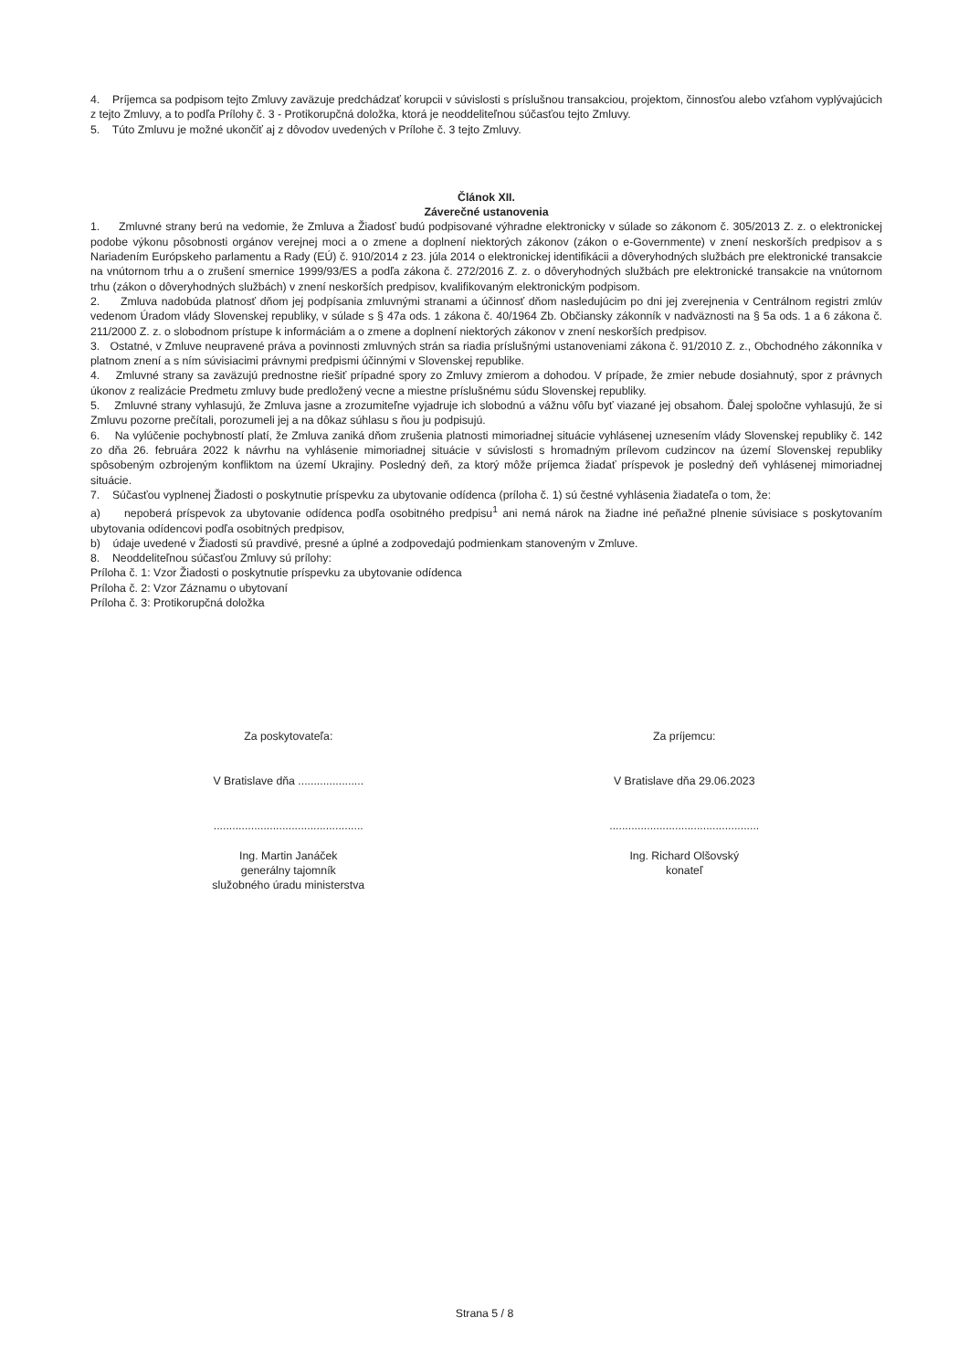4. Príjemca sa podpisom tejto Zmluvy zaväzuje predchádzať korupcii v súvislosti s príslušnou transakciou, projektom, činnosťou alebo vzťahom vyplývajúcich z tejto Zmluvy, a to podľa Prílohy č. 3 - Protikorupčná doložka, ktorá je neoddeliteľnou súčasťou tejto Zmluvy.
5. Túto Zmluvu je možné ukončiť aj z dôvodov uvedených v Prílohe č. 3 tejto Zmluvy.
Článok XII.
Záverečné ustanovenia
1. Zmluvné strany berú na vedomie, že Zmluva a Žiadosť budú podpisované výhradne elektronicky v súlade so zákonom č. 305/2013 Z. z. o elektronickej podobe výkonu pôsobnosti orgánov verejnej moci a o zmene a doplnení niektorých zákonov (zákon o e-Governmente) v znení neskorších predpisov a s Nariadením Európskeho parlamentu a Rady (EÚ) č. 910/2014 z 23. júla 2014 o elektronickej identifikácii a dôveryhodných službách pre elektronické transakcie na vnútornom trhu a o zrušení smernice 1999/93/ES a podľa zákona č. 272/2016 Z. z. o dôveryhodných službách pre elektronické transakcie na vnútornom trhu (zákon o dôveryhodných službách) v znení neskorších predpisov, kvalifikovaným elektronickým podpisom.
2. Zmluva nadobúda platnosť dňom jej podpísania zmluvnými stranami a účinnosť dňom nasledujúcim po dni jej zverejnenia v Centrálnom registri zmlúv vedenom Úradom vlády Slovenskej republiky, v súlade s § 47a ods. 1 zákona č. 40/1964 Zb. Občiansky zákonník v nadväznosti na § 5a ods. 1 a 6 zákona č. 211/2000 Z. z. o slobodnom prístupe k informáciám a o zmene a doplnení niektorých zákonov v znení neskorších predpisov.
3. Ostatné, v Zmluve neupravené práva a povinnosti zmluvných strán sa riadia príslušnými ustanoveniami zákona č. 91/2010 Z. z., Obchodného zákonníka v platnom znení a s ním súvisiacimi právnymi predpismi účinnými v Slovenskej republike.
4. Zmluvné strany sa zaväzujú prednostne riešiť prípadné spory zo Zmluvy zmierom a dohodou. V prípade, že zmier nebude dosiahnutý, spor z právnych úkonov z realizácie Predmetu zmluvy bude predložený vecne a miestne príslušnému súdu Slovenskej republiky.
5. Zmluvné strany vyhlasujú, že Zmluva jasne a zrozumiteľne vyjadruje ich slobodnú a vážnu vôľu byť viazané jej obsahom. Ďalej spoločne vyhlasujú, že si Zmluvu pozorne prečítali, porozumeli jej a na dôkaz súhlasu s ňou ju podpisujú.
6. Na vylúčenie pochybností platí, že Zmluva zaniká dňom zrušenia platnosti mimoriadnej situácie vyhlásenej uznesením vlády Slovenskej republiky č. 142 zo dňa 26. februára 2022 k návrhu na vyhlásenie mimoriadnej situácie v súvislosti s hromadným prílevom cudzincov na území Slovenskej republiky spôsobeným ozbrojeným konfliktom na území Ukrajiny. Posledný deň, za ktorý môže príjemca žiadať príspevok je posledný deň vyhlásenej mimoriadnej situácie.
7. Súčasťou vyplnenej Žiadosti o poskytnutie príspevku za ubytovanie odídenca (príloha č. 1) sú čestné vyhlásenia žiadateľa o tom, že:
a) nepoberá príspevok za ubytovanie odídenca podľa osobitného predpisu<sup>1</sup> ani nemá nárok na žiadne iné peňažné plnenie súvisiace s poskytovaním ubytovania odídencovi podľa osobitných predpisov,
b) údaje uvedené v Žiadosti sú pravdivé, presné a úplné a zodpovedajú podmienkam stanoveným v Zmluve.
8. Neoddeliteľnou súčasťou Zmluvy sú prílohy:
Príloha č. 1: Vzor Žiadosti o poskytnutie príspevku za ubytovanie odídenca
Príloha č. 2: Vzor Záznamu o ubytovaní
Príloha č. 3: Protikorupčná doložka
Za poskytovateľa:
V Bratislave dňa .....................
................................................
Ing. Martin Janáček
generálny tajomník
služobného úradu ministerstva
Za príjemcu:
V Bratislave dňa 29.06.2023
................................................
Ing. Richard Olšovský
konateľ
Strana 5 / 8